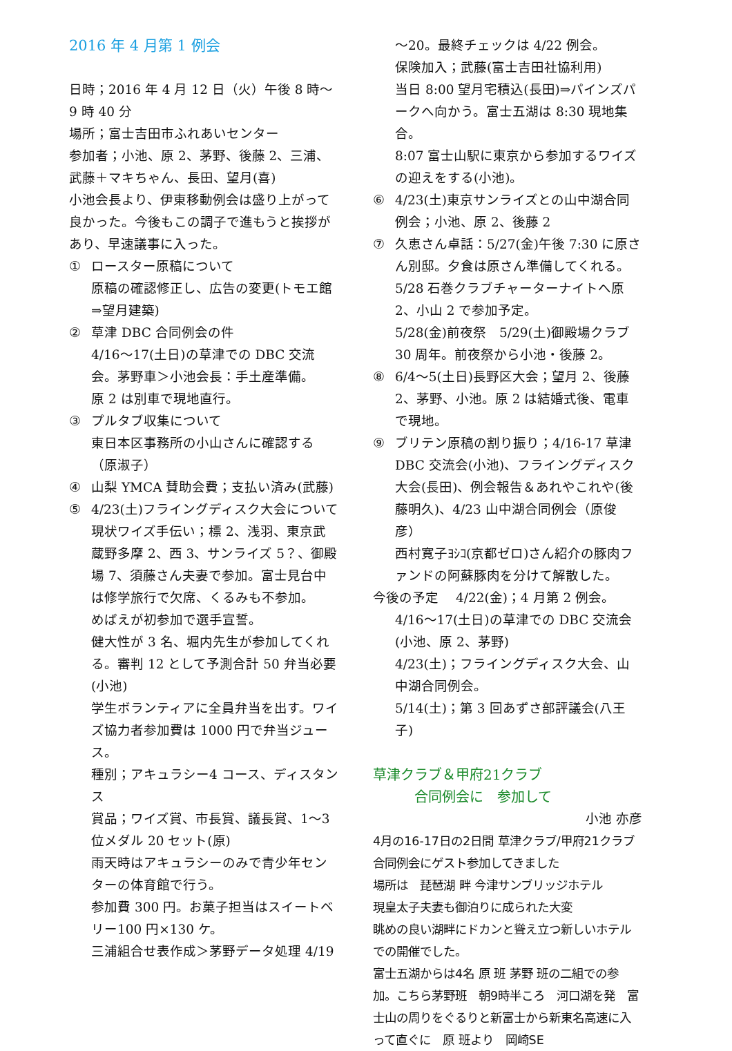2016 年 4 月第 1 例会
日時；2016 年 4 月 12 日（火）午後 8 時～9 時 40 分
場所；富士吉田市ふれあいセンター
参加者；小池、原 2、茅野、後藤 2、三浦、武藤＋マキちゃん、長田、望月(喜)
小池会長より、伊東移動例会は盛り上がって良かった。今後もこの調子で進もうと挨拶があり、早速議事に入った。
① ロースター原稿について
原稿の確認修正し、広告の変更(トモエ館⇒望月建築)
② 草津 DBC 合同例会の件
4/16～17(土日)の草津での DBC 交流会。茅野車＞小池会長：手土産準備。
原 2 は別車で現地直行。
③ プルタブ収集について
東日本区事務所の小山さんに確認する（原淑子）
④ 山梨 YMCA 賛助会費；支払い済み(武藤)
⑤ 4/23(土)フライングディスク大会について
現状ワイズ手伝い；標 2、浅羽、東京武蔵野多摩 2、西 3、サンライズ 5？、御殿場 7、須藤さん夫妻で参加。富士見台中は修学旅行で欠席、くるみも不参加。
めばえが初参加で選手宣誓。
健大性が 3 名、堀内先生が参加してくれる。審判 12 として予測合計 50 弁当必要(小池)
学生ボランティアに全員弁当を出す。ワイズ協力者参加費は 1000 円で弁当ジュース。
種別；アキュラシー4 コース、ディスタンス
賞品；ワイズ賞、市長賞、議長賞、1～3 位メダル 20 セット(原)
雨天時はアキュラシーのみで青少年センターの体育館で行う。
参加費 300 円。お菓子担当はスイートベリー100 円×130 ケ。
三浦組合せ表作成＞茅野データ処理 4/19
～20。最終チェックは 4/22 例会。
保険加入；武藤(富士吉田社協利用)
当日 8:00 望月宅積込(長田)⇒パインズパークへ向かう。富士五湖は 8:30 現地集合。
8:07 富士山駅に東京から参加するワイズの迎えをする(小池)。
⑥ 4/23(土)東京サンライズとの山中湖合同例会；小池、原 2、後藤 2
⑦ 久恵さん卓話：5/27(金)午後 7:30 に原さん別邸。夕食は原さん準備してくれる。
5/28 石巻クラブチャーターナイトへ原 2、小山 2 で参加予定。
5/28(金)前夜祭　5/29(土)御殿場クラブ 30 周年。前夜祭から小池・後藤 2。
⑧ 6/4～5(土日)長野区大会；望月 2、後藤 2、茅野、小池。原 2 は結婚式後、電車で現地。
⑨ ブリテン原稿の割り振り；4/16-17 草津 DBC 交流会(小池)、フライングディスク大会(長田)、例会報告＆あれやこれや(後藤明久)、4/23 山中湖合同例会（原俊彦）
西村寛子ﾖｼｺ(京都ゼロ)さん紹介の豚肉ファンドの阿蘇豚肉を分けて解散した。
今後の予定　 4/22(金)；4 月第 2 例会。
4/16～17(土日)の草津での DBC 交流会(小池、原 2、茅野)
4/23(土)；フライングディスク大会、山中湖合同例会。
5/14(土)；第 3 回あずさ部評議会(八王子)
草津クラブ＆甲府21クラブ
　　　合同例会に　参加して
小池 亦彦
4月の16-17日の2日間 草津クラブ/甲府21クラブ合同例会にゲスト参加してきました
場所は　琵琶湖 畔 今津サンブリッジホテル
現皇太子夫妻も御泊りに成られた大変
眺めの良い湖畔にドカンと聳え立つ新しいホテルでの開催でした。
富士五湖からは4名 原 班 茅野 班の二組での参加。こちら茅野班　朝9時半ころ　河口湖を発　富士山の周りをぐるりと新富士から新東名高速に入って直ぐに　原 班より　岡崎SE